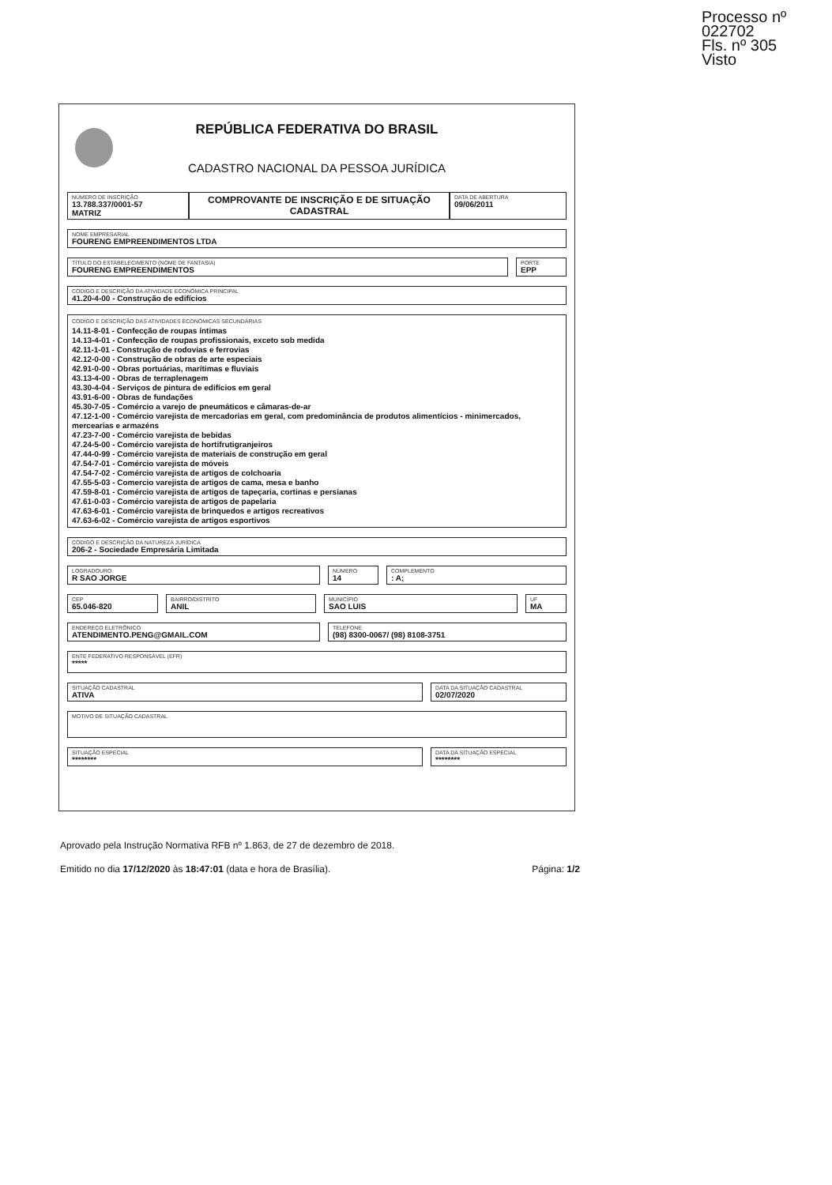Processo nº 022702
Fls. nº 305
Visto
REPÚBLICA FEDERATIVA DO BRASIL
CADASTRO NACIONAL DA PESSOA JURÍDICA
NÚMERO DE INSCRIÇÃO
13.788.337/0001-57
MATRIZ
COMPROVANTE DE INSCRIÇÃO E DE SITUAÇÃO CADASTRAL
DATA DE ABERTURA
09/06/2011
NOME EMPRESARIAL
FOURENG EMPREENDIMENTOS LTDA
TÍTULO DO ESTABELECIMENTO (NOME DE FANTASIA)
FOURENG EMPREENDIMENTOS
PORTE
EPP
CÓDIGO E DESCRIÇÃO DA ATIVIDADE ECONÔMICA PRINCIPAL
41.20-4-00 - Construção de edifícios
CÓDIGO E DESCRIÇÃO DAS ATIVIDADES ECONÔMICAS SECUNDÁRIAS
14.11-8-01 - Confecção de roupas íntimas
14.13-4-01 - Confecção de roupas profissionais, exceto sob medida
42.11-1-01 - Construção de rodovias e ferrovias
42.12-0-00 - Construção de obras de arte especiais
42.91-0-00 - Obras portuárias, marítimas e fluviais
43.13-4-00 - Obras de terraplenagem
43.30-4-04 - Serviços de pintura de edifícios em geral
43.91-6-00 - Obras de fundações
45.30-7-05 - Comércio a varejo de pneumáticos e câmaras-de-ar
47.12-1-00 - Comércio varejista de mercadorias em geral, com predominância de produtos alimentícios - minimercados, mercearias e armazéns
47.23-7-00 - Comércio varejista de bebidas
47.24-5-00 - Comércio varejista de hortifrutigranjeiros
47.44-0-99 - Comércio varejista de materiais de construção em geral
47.54-7-01 - Comércio varejista de móveis
47.54-7-02 - Comércio varejista de artigos de colchoaria
47.55-5-03 - Comercio varejista de artigos de cama, mesa e banho
47.59-8-01 - Comércio varejista de artigos de tapeçaria, cortinas e persianas
47.61-0-03 - Comércio varejista de artigos de papelaria
47.63-6-01 - Comércio varejista de brinquedos e artigos recreativos
47.63-6-02 - Comércio varejista de artigos esportivos
CÓDIGO E DESCRIÇÃO DA NATUREZA JURÍDICA
206-2 - Sociedade Empresária Limitada
LOGRADOURO
R SAO JORGE
NÚMERO
14
COMPLEMENTO: A;
CEP
65.046-820
BAIRRO/DISTRITO
ANIL
MUNICÍPIO
SAO LUIS
UF
MA
ENDEREÇO ELETRÔNICO
ATENDIMENTO.PENG@GMAIL.COM
TELEFONE
(98) 8300-0067/ (98) 8108-3751
ENTE FEDERATIVO RESPONSÁVEL (EFR)
*****
SITUAÇÃO CADASTRAL
ATIVA
DATA DA SITUAÇÃO CADASTRAL
02/07/2020
MOTIVO DE SITUAÇÃO CADASTRAL
SITUAÇÃO ESPECIAL
********
DATA DA SITUAÇÃO ESPECIAL
********
Aprovado pela Instrução Normativa RFB nº 1.863, de 27 de dezembro de 2018.
Emitido no dia 17/12/2020 às 18:47:01 (data e hora de Brasília). Página: 1/2